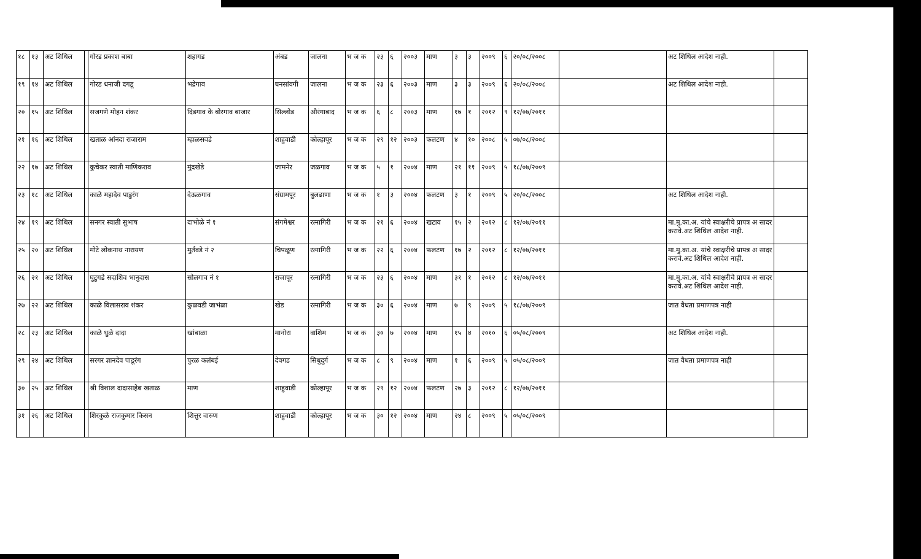| १८ | १३ | अट शिथिल | | गोरड प्रकाश बाबा | शहागड | अंबड | जालना | भ ज क | २३ | ६ | २००३ | माण | ३ | ३ | २००९ | ६ | २०/०८/२००८ | | अट शिथिल आदेश नाही. | |
| १९ | १४ | अट शिथिल | | गोरड धनाजी दगडू | भद्रेगाव | घनसांवगी | जालना | भ ज क | २३ | ६ | २००३ | माण | ३ | ३ | २००९ | ६ | २०/०८/२००८ | | अट शिथिल आदेश नाही. | |
| २० | १५ | अट शिथिल | | सजगणे मोहन शंकर | दिडगाव के बोरगाव बाजार | सिल्लोड | औरंगाबाद | भ ज क | ६ | ८ | २००३ | माण | १७ | १ | २०१२ | ९ | १२/०७/२०११ | | | |
| २१ | १६ | अट शिथिल | | खताळ आंनदा राजाराम | म्हाळसवडे | शाहुवाडी | कोल्हापूर | भ ज क | २९ | १२ | २००३ | फलटण | ४ | १० | २००८ | ५ | ०७/०८/२००८ | | | |
| २२ | १७ | अट शिथिल | | कुचेकर स्वाती माणिकराव | मुंदखेडे | जामनेर | जळगाव | भ ज क | ५ | १ | २००४ | माण | २१ | ११ | २००९ | ५ | १८/०७/२००९ | | | |
| २३ | १८ | अट शिथिल | | काळे महादेव पाडुरंग | देऊळगाव | संग्रामपूर | बुलढाणा | भ ज क | १ | ३ | २००४ | फलटण | ३ | १ | २००९ | ५ | २०/०८/२००८ | | अट शिथिल आदेश नाही. | |
| २४ | १९ | अट शिथिल | | सनगर स्वाती सुभाष | दाभोळे नं १ | संगमेश्वर | रत्नागिरी | भ ज क | २१ | ६ | २००४ | खटाव | १५ | २ | २०१२ | ८ | १२/०७/२०११ | | मा.मु.का.अ. यांचे स्वाक्षरीचे प्रापत्र अ सादर करावे.अट शिथिल आदेश नाही. | |
| २५ | २० | अट शिथिल | | मोटे लोकनाथ नारायण | मुर्तवडे नं २ | चिपळूण | रत्नागिरी | भ ज क | २२ | ६ | २००४ | फलटण | १७ | २ | २०१२ | ८ | १२/०७/२०११ | | मा.मु.का.अ. यांचे स्वाक्षरीचे प्रापत्र अ सादर करावे.अट शिथिल आदेश नाही. | |
| २६ | २१ | अट शिथिल | | घुटुगडे सदाशिव भानुदास | सोलगाव नं १ | राजापूर | रत्नागिरी | भ ज क | २३ | ६ | २००४ | माण | ३१ | १ | २०१२ | ८ | १२/०७/२०११ | | मा.मु.का.अ. यांचे स्वाक्षरीचे प्रापत्र अ सादर करावे.अट शिथिल आदेश नाही. | |
| २७ | २२ | अट शिथिल | | काळे विलासराव शंकर | कुळवडी जाभंळा | खेड | रत्नागिरी | भ ज क | ३० | ६ | २००४ | माण | ७ | ९ | २००९ | ५ | १८/०७/२००९ | | जात वैधता प्रमाणपत्र नाही | |
| २८ | २३ | अट शिथिल | | काळे धुळे दादा | खांबाळा | मानोरा | वाशिम | भ ज क | ३० | ७ | २००४ | माण | १५ | ४ | २०१० | ६ | ०५/०८/२००९ | | अट शिथिल आदेश नाही. | |
| २९ | २४ | अट शिथिल | | सरगर ज्ञानदेव पाडूरंग | पुरळ कलंबई | देवगड | सिधुदुर्ग | भ ज क | ८ | ९ | २००४ | माण | १ | ६ | २००९ | ५ | ०५/०८/२००९ | | जात वैधता प्रमाणपत्र नाही | |
| ३० | २५ | अट शिथिल | | श्री विशाल दादासाहेब खताळ | माण | शाहुवाडी | कोल्हापूर | भ ज क | २९ | १२ | २००४ | फलटण | २७ | ३ | २०१२ | ८ | १२/०७/२०११ | | | |
| ३१ | २६ | अट शिथिल | | शिरकुळे राजकुमार किसन | शित्तुर वारुण | शाहुवाडी | कोल्हापूर | भ ज क | ३० | १२ | २००४ | माण | २४ | ८ | २००९ | ५ | ०५/०८/२००९ | | | |